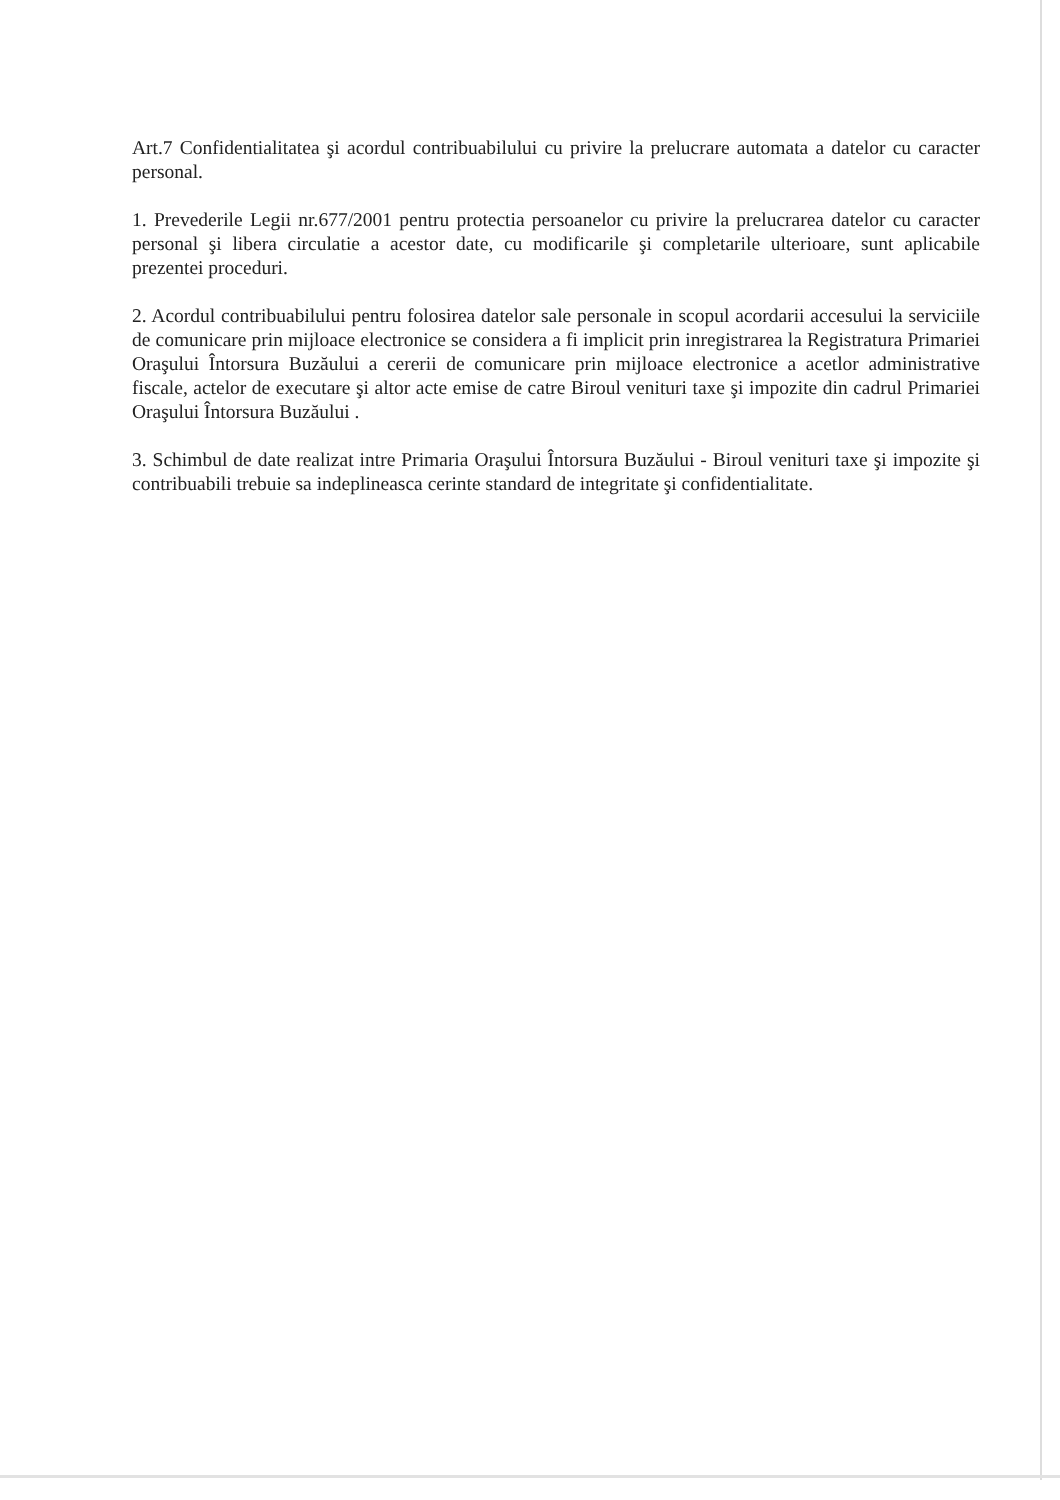Art.7 Confidentialitatea şi acordul contribuabilului cu privire la prelucrare automata a datelor cu caracter personal.
1. Prevederile Legii nr.677/2001 pentru protectia persoanelor cu privire la prelucrarea datelor cu caracter personal şi libera circulatie a acestor date, cu modificarile şi completarile ulterioare, sunt aplicabile prezentei proceduri.
2. Acordul contribuabilului pentru folosirea datelor sale personale in scopul acordarii accesului la serviciile de comunicare prin mijloace electronice se considera a fi implicit prin inregistrarea la Registratura Primariei Oraşului Întorsura Buzăului a cererii de comunicare prin mijloace electronice a acetlor administrative fiscale, actelor de executare şi altor acte emise de catre Biroul venituri taxe şi impozite din cadrul Primariei Oraşului Întorsura Buzăului .
3. Schimbul de date realizat intre Primaria Oraşului Întorsura Buzăului - Biroul venituri taxe şi impozite şi contribuabili trebuie sa indeplineasca cerinte standard de integritate şi confidentialitate.